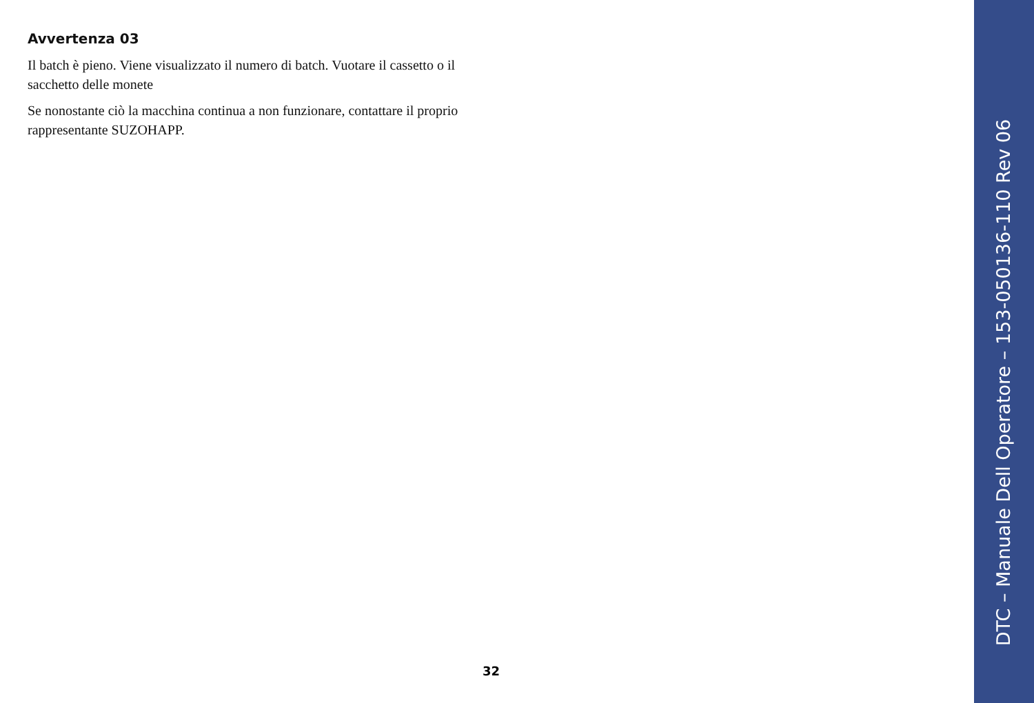Avvertenza 03
Il batch è pieno. Viene visualizzato il numero di batch. Vuotare il cassetto o il sacchetto delle monete
Se nonostante ciò la macchina continua a non funzionare, contattare il proprio rappresentante SUZOHAPP.
32
DTC – Manuale Dell Operatore – 153-050136-110 Rev 06